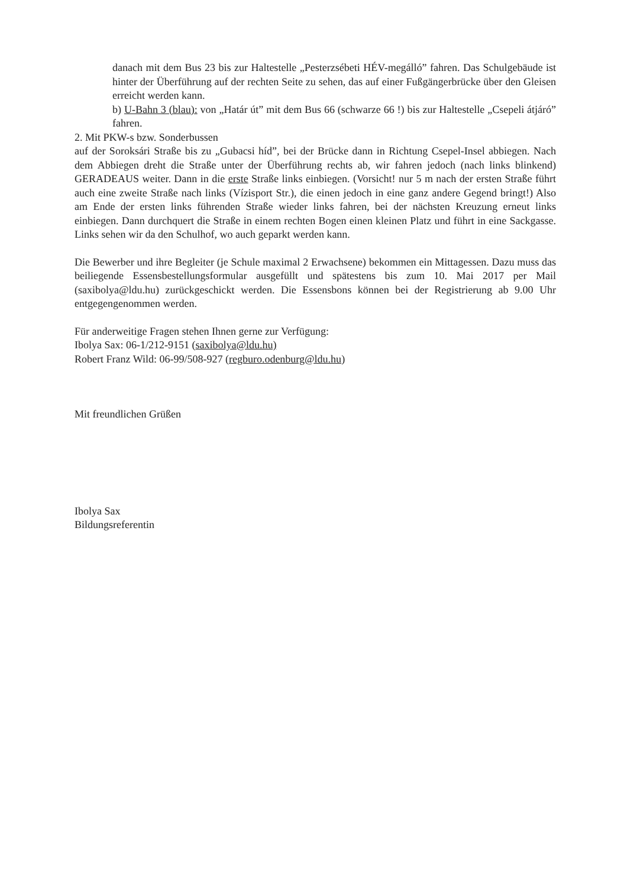danach mit dem Bus 23 bis zur Haltestelle „Pesterzsébeti HÉV-megálló” fahren. Das Schulgebäude ist hinter der Überführung auf der rechten Seite zu sehen, das auf einer Fußgängerbrücke über den Gleisen erreicht werden kann.
b) U-Bahn 3 (blau): von „Határ út” mit dem Bus 66 (schwarze 66 !) bis zur Haltestelle „Csepeli átjáró” fahren.
2. Mit PKW-s bzw. Sonderbussen
auf der Soroksári Straße bis zu „Gubacsi híd”, bei der Brücke dann in Richtung Csepel-Insel abbiegen. Nach dem Abbiegen dreht die Straße unter der Überführung rechts ab, wir fahren jedoch (nach links blinkend) GERADEAUS weiter. Dann in die erste Straße links einbiegen. (Vorsicht! nur 5 m nach der ersten Straße führt auch eine zweite Straße nach links (Vízisport Str.), die einen jedoch in eine ganz andere Gegend bringt!) Also am Ende der ersten links führenden Straße wieder links fahren, bei der nächsten Kreuzung erneut links einbiegen. Dann durchquert die Straße in einem rechten Bogen einen kleinen Platz und führt in eine Sackgasse. Links sehen wir da den Schulhof, wo auch geparkt werden kann.
Die Bewerber und ihre Begleiter (je Schule maximal 2 Erwachsene) bekommen ein Mittagessen. Dazu muss das beiliegende Essensbestellungsformular ausgefüllt und spätestens bis zum 10. Mai 2017 per Mail (saxibolya@ldu.hu) zurückgeschickt werden. Die Essensbons können bei der Registrierung ab 9.00 Uhr entgegengenommen werden.
Für anderweitige Fragen stehen Ihnen gerne zur Verfügung:
Ibolya Sax: 06-1/212-9151 (saxibolya@ldu.hu)
Robert Franz Wild: 06-99/508-927 (regburo.odenburg@ldu.hu)
Mit freundlichen Grüßen
Ibolya Sax
Bildungsreferentin